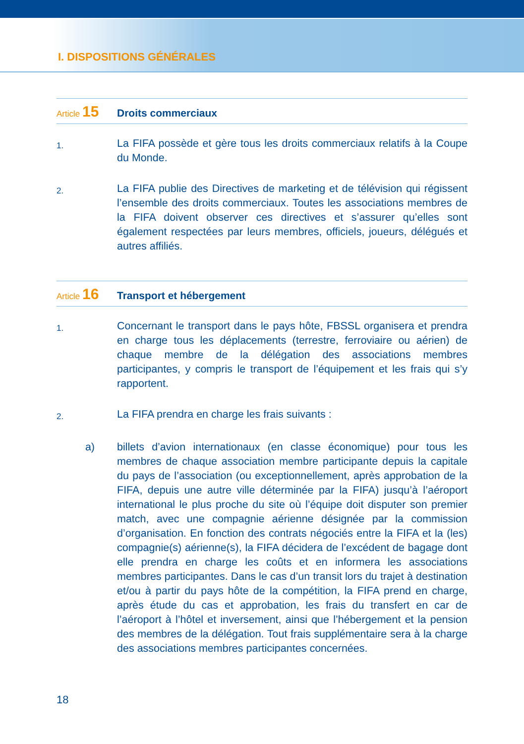I. DISPOSITIONS GÉNÉRALES
Article 15 Droits commerciaux
1. La FIFA possède et gère tous les droits commerciaux relatifs à la Coupe du Monde.
2. La FIFA publie des Directives de marketing et de télévision qui régissent l’ensemble des droits commerciaux. Toutes les associations membres de la FIFA doivent observer ces directives et s’assurer qu’elles sont également respectées par leurs membres, officiels, joueurs, délégués et autres affiliés.
Article 16 Transport et hébergement
1. Concernant le transport dans le pays hôte, FBSSL organisera et prendra en charge tous les déplacements (terrestre, ferroviaire ou aérien) de chaque membre de la délégation des associations membres participantes, y compris le transport de l’équipement et les frais qui s’y rapportent.
2. La FIFA prendra en charge les frais suivants :
a) billets d’avion internationaux (en classe économique) pour tous les membres de chaque association membre participante depuis la capitale du pays de l’association (ou exceptionnellement, après approbation de la FIFA, depuis une autre ville déterminée par la FIFA) jusqu’à l’aéroport international le plus proche du site où l’équipe doit disputer son premier match, avec une compagnie aérienne désignée par la commission d’organisation. En fonction des contrats négociés entre la FIFA et la (les) compagnie(s) aérienne(s), la FIFA décidera de l’excédent de bagage dont elle prendra en charge les coûts et en informera les associations membres participantes. Dans le cas d’un transit lors du trajet à destination et/ou à partir du pays hôte de la compétition, la FIFA prend en charge, après étude du cas et approbation, les frais du transfert en car de l’aéroport à l’hôtel et inversement, ainsi que l’hébergement et la pension des membres de la délégation. Tout frais supplémentaire sera à la charge des associations membres participantes concernées.
18